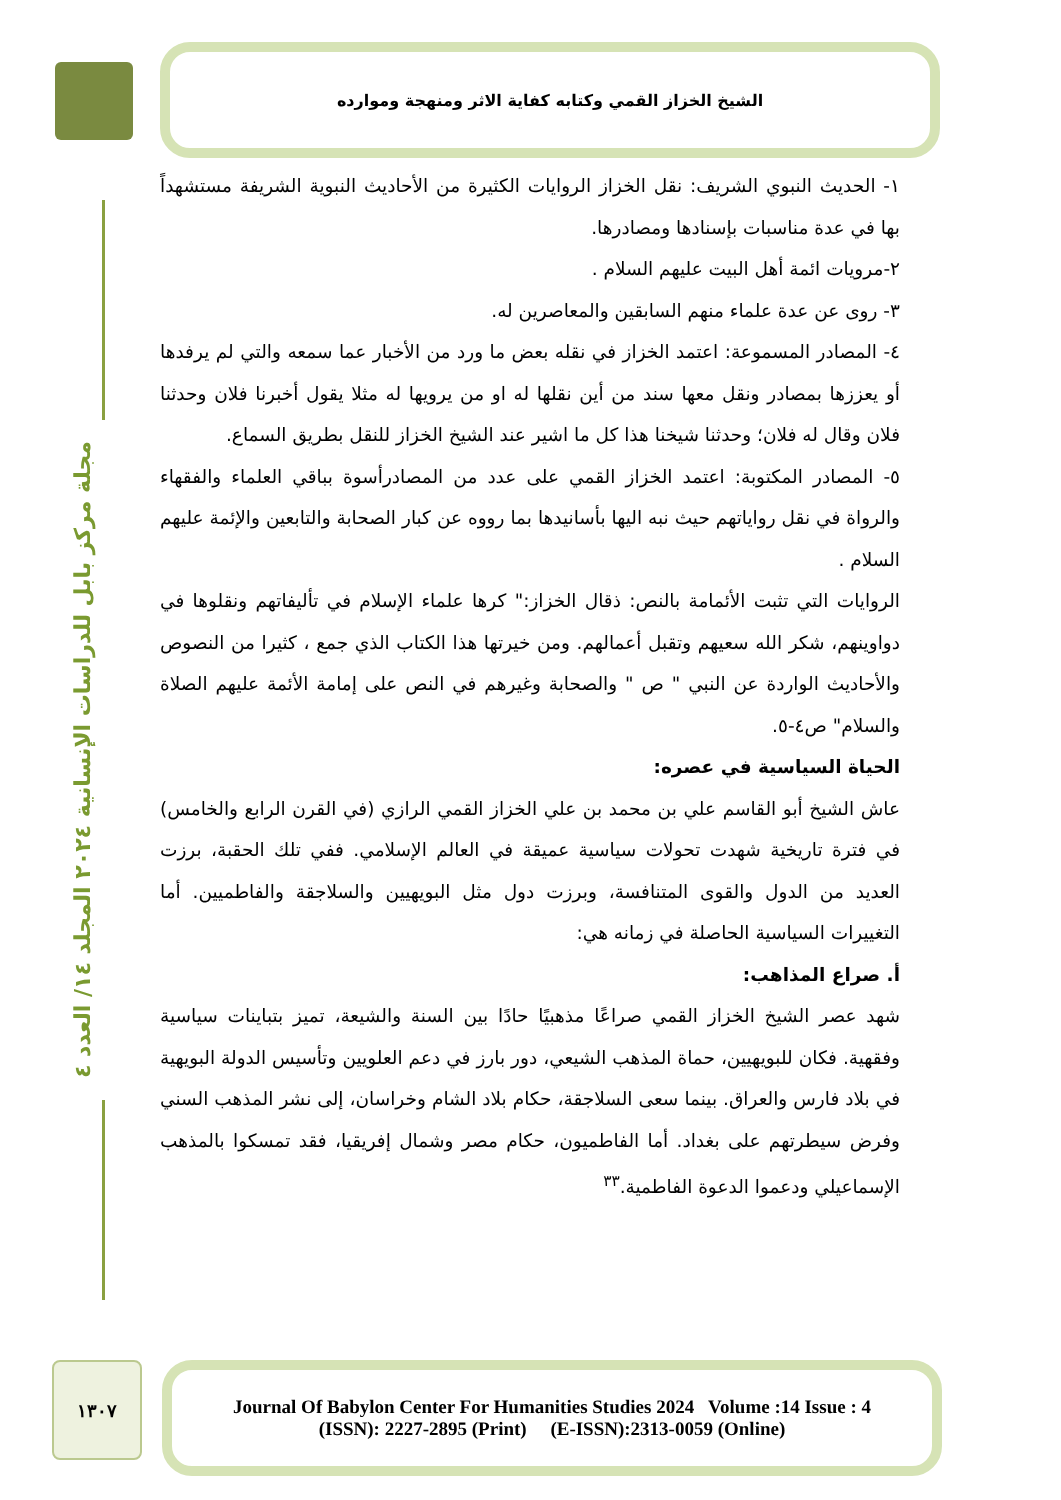الشيخ الخزاز القمي وكتابه كفاية الاثر ومنهجة وموارده
مجلة مركز بابل للدراسات الإنسانية ٢٠٢٤ المجلد ١٤/ العدد ٤
١- الحديث النبوي الشريف: نقل الخزاز الروايات الكثيرة من الأحاديث النبوية الشريفة مستشهداً بها في عدة مناسبات بإسنادها ومصادرها.
٢-مرويات ائمة أهل البيت عليهم السلام .
٣- روى عن عدة علماء منهم السابقين والمعاصرين له.
٤- المصادر المسموعة: اعتمد الخزاز في نقله بعض ما ورد من الأخبار عما سمعه والتي لم يرفدها أو يعززها بمصادر ونقل معها سند من أين نقلها له او من يرويها له مثلا يقول أخبرنا فلان وحدثنا فلان وقال له فلان؛ وحدثنا شيخنا هذا كل ما اشير عند الشيخ الخزاز للنقل بطريق السماع.
٥- المصادر المكتوبة: اعتمد الخزاز القمي على عدد من المصادرأسوة بباقي العلماء والفقهاء والرواة في نقل رواياتهم حيث نبه اليها بأسانيدها بما رووه عن كبار الصحابة والتابعين والإئمة عليهم السلام .
الروايات التي تثبت الأئمامة بالنص: ذقال الخزاز:" كرها علماء الإسلام في تأليفاتهم ونقلوها في دواوينهم، شكر الله سعيهم وتقبل أعمالهم. ومن خيرتها هذا الكتاب الذي جمع ، كثيرا من النصوص والأحاديث الواردة عن النبي " ص " والصحابة وغيرهم في النص على إمامة الأئمة عليهم الصلاة والسلام" ص٤-٥.
الحياة السياسية في عصره:
عاش الشيخ أبو القاسم علي بن محمد بن علي الخزاز القمي الرازي (في القرن الرابع والخامس) في فترة تاريخية شهدت تحولات سياسية عميقة في العالم الإسلامي. ففي تلك الحقبة، برزت العديد من الدول والقوى المتنافسة، وبرزت دول مثل البويهيين والسلاجقة والفاطميين. أما التغييرات السياسية الحاصلة في زمانه هي:
أ. صراع المذاهب:
شهد عصر الشيخ الخزاز القمي صراعًا مذهبيًا حادًا بين السنة والشيعة، تميز بتباينات سياسية وفقهية. فكان للبويهيين، حماة المذهب الشيعي، دور بارز في دعم العلويين وتأسيس الدولة البويهية في بلاد فارس والعراق. بينما سعى السلاجقة، حكام بلاد الشام وخراسان، إلى نشر المذهب السني وفرض سيطرتهم على بغداد. أما الفاطميون، حكام مصر وشمال إفريقيا، فقد تمسكوا بالمذهب الإسماعيلي ودعموا الدعوة الفاطمية.<sup>٣٣</sup>
١٣٠٧
Journal Of Babylon Center For Humanities Studies 2024 Volume :14 Issue : 4
(ISSN): 2227-2895 (Print) (E-ISSN):2313-0059 (Online)